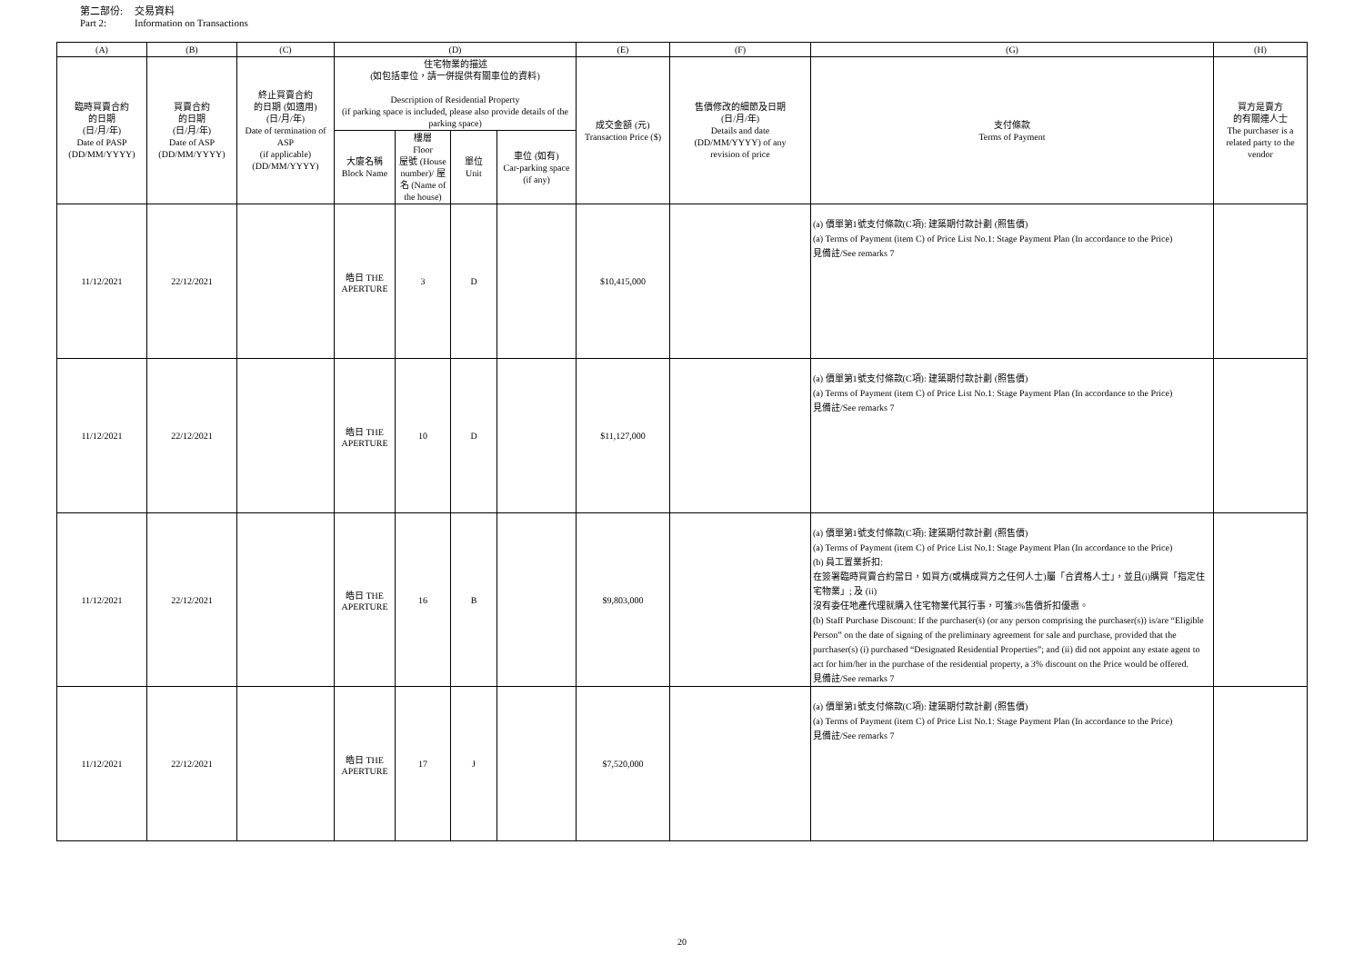第二部份: 交易資料
Part 2: Information on Transactions
| (A) | (B) | (C) | (D) | | | | (E) | (F) | (G) | (H) |
| --- | --- | --- | --- | --- | --- | --- | --- | --- | --- | --- |
| 臨時買賣合約 的日期 (日/月/年) Date of PASP (DD/MM/YYYY) | 買賣合約 的日期 (日/月/年) Date of ASP (DD/MM/YYYY) | 終止買賣合約 的日期 (如適用) (日/月/年) Date of termination of ASP (if applicable) (DD/MM/YYYY) | 住宅物業的描述 (如包括車位，請一併提供有關車位的資料) Description of Residential Property (if parking space is included, please also provide details of the parking space) | | | | 成交金額 (元) Transaction Price ($) | 售價修改的細節及日期 (日/月/年) Details and date (DD/MM/YYYY) of any revision of price | 支付條款 Terms of Payment | 買方是賣方 的有關連人士 The purchaser is a related party to the vendor |
| | | | 大廈名稱 Block Name | 樓層 Floor 屋號 (House number)/ 屋名 (Name of the house) | 單位 Unit | 車位 (如有) Car-parking space (if any) | | | | |
| 11/12/2021 | 22/12/2021 | | 皓日 THE APERTURE | 3 | D | | $10,415,000 | | (a) 價單第1號支付條款(C項): 建築期付款計劃 (照售價) (a) Terms of Payment (item C) of Price List No.1: Stage Payment Plan (In accordance to the Price) 見備註/See remarks 7 | |
| 11/12/2021 | 22/12/2021 | | 皓日 THE APERTURE | 10 | D | | $11,127,000 | | (a) 價單第1號支付條款(C項): 建築期付款計劃 (照售價) (a) Terms of Payment (item C) of Price List No.1: Stage Payment Plan (In accordance to the Price) 見備註/See remarks 7 | |
| 11/12/2021 | 22/12/2021 | | 皓日 THE APERTURE | 16 | B | | $9,803,000 | | (a) 價單第1號支付條款(C項): 建築期付款計劃 (照售價) (a) Terms of Payment (item C) of Price List No.1: Stage Payment Plan (In accordance to the Price) (b) 員工置業折扣: 在簽署臨時買賣合約當日，如買方(或構成買方之任何人士)屬「合資格人士」，並且(i)購買「指定住宅物業」; 及 (ii) 沒有委任地產代理就購入住宅物業代其行事，可獲3%售價折扣優惠。 (b) Staff Purchase Discount: If the purchaser(s) (or any person comprising the purchaser(s)) is/are “Eligible Person” on the date of signing of the preliminary agreement for sale and purchase, provided that the purchaser(s) (i) purchased “Designated Residential Properties”; and (ii) did not appoint any estate agent to act for him/her in the purchase of the residential property, a 3% discount on the Price would be offered. 見備註/See remarks 7 | |
| 11/12/2021 | 22/12/2021 | | 皓日 THE APERTURE | 17 | J | | $7,520,000 | | (a) 價單第1號支付條款(C項): 建築期付款計劃 (照售價) (a) Terms of Payment (item C) of Price List No.1: Stage Payment Plan (In accordance to the Price) 見備註/See remarks 7 | |
20